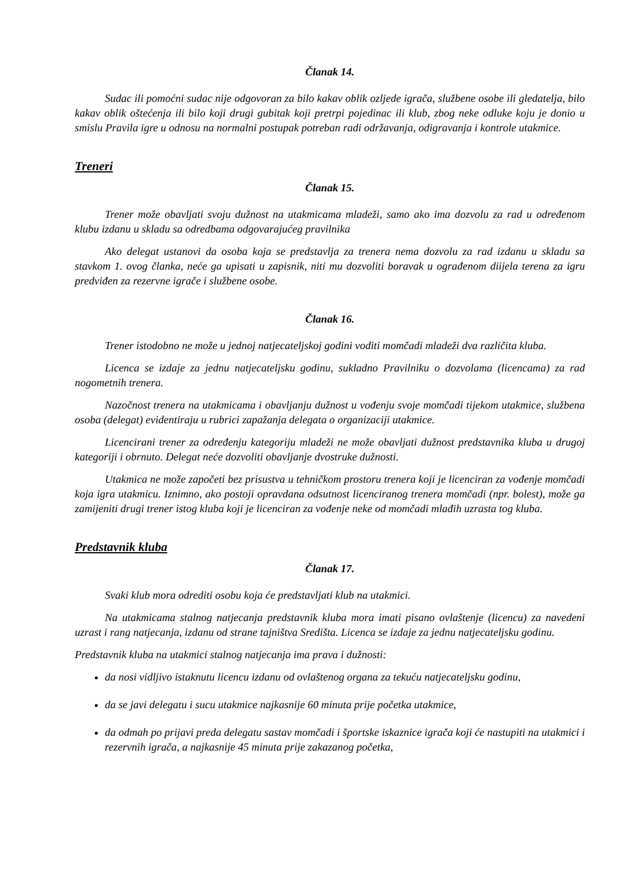Članak 14.
Sudac ili pomoćni sudac nije odgovoran za bilo kakav oblik ozljede igrača, službene osobe ili gledatelja, bilo kakav oblik oštećenja ili bilo koji drugi gubitak koji pretrpi pojedinac ili klub, zbog neke odluke koju je donio u smislu Pravila igre u odnosu na normalni postupak potreban radi održavanja, odigravanja i kontrole utakmice.
Treneri
Članak 15.
Trener može obavljati svoju dužnost na utakmicama mladeži, samo ako ima dozvolu za rad u određenom klubu izdanu u skladu sa odredbama odgovarajućeg pravilnika
Ako delegat ustanovi da osoba koja se predstavlja za trenera nema dozvolu za rad izdanu u skladu sa stavkom 1. ovog članka, neće ga upisati u zapisnik, niti mu dozvoliti boravak u ograđenom diijela terena za igru predviđen za rezervne igrače i službene osobe.
Članak 16.
Trener istodobno ne može u jednoj natjecateljskoj godini voditi momčadi mladeži dva različita kluba.
Licenca se izdaje za jednu natjecateljsku godinu, sukladno Pravilniku o dozvolama (licencama) za rad nogometnih trenera.
Nazočnost trenera na utakmicama i obavljanju dužnost u vođenju svoje momčadi tijekom utakmice, službena osoba (delegat) evidentiraju u rubrici zapažanja delegata o organizaciji utakmice.
Licencirani trener za određenju kategoriju mladeži ne može obavljati dužnost predstavnika kluba u drugoj kategoriji i obrnuto. Delegat neće dozvoliti obavljanje dvostruke dužnosti.
Utakmica ne može započeti bez prisustva u tehničkom prostoru trenera koji je licenciran za vođenje momčadi koja igra utakmicu. Iznimno, ako postoji opravdana odsutnost licenciranog trenera momčadi (npr. bolest), može ga zamijeniti drugi trener istog kluba koji je licenciran za vođenje neke od momčadi mlađih uzrasta tog kluba.
Predstavnik kluba
Članak 17.
Svaki klub mora odrediti osobu koja će predstavljati klub na utakmici.
Na utakmicama stalnog natjecanja predstavnik kluba mora imati pisano ovlaštenje (licencu) za navedeni uzrast i rang natjecanja, izdanu od strane tajništva Središta. Licenca se izdaje za jednu natjecateljsku godinu.
Predstavnik kluba na utakmici stalnog natjecanja ima prava i dužnosti:
da nosi vidljivo istaknutu licencu izdanu od ovlaštenog organa za tekuću natjecateljsku godinu,
da se javi delegatu i sucu utakmice najkasnije 60 minuta prije početka utakmice,
da odmah po prijavi preda delegatu sastav momčadi i športske iskaznice igrača koji će nastupiti na utakmici i rezervnih igrača, a najkasnije 45 minuta prije zakazanog početka,